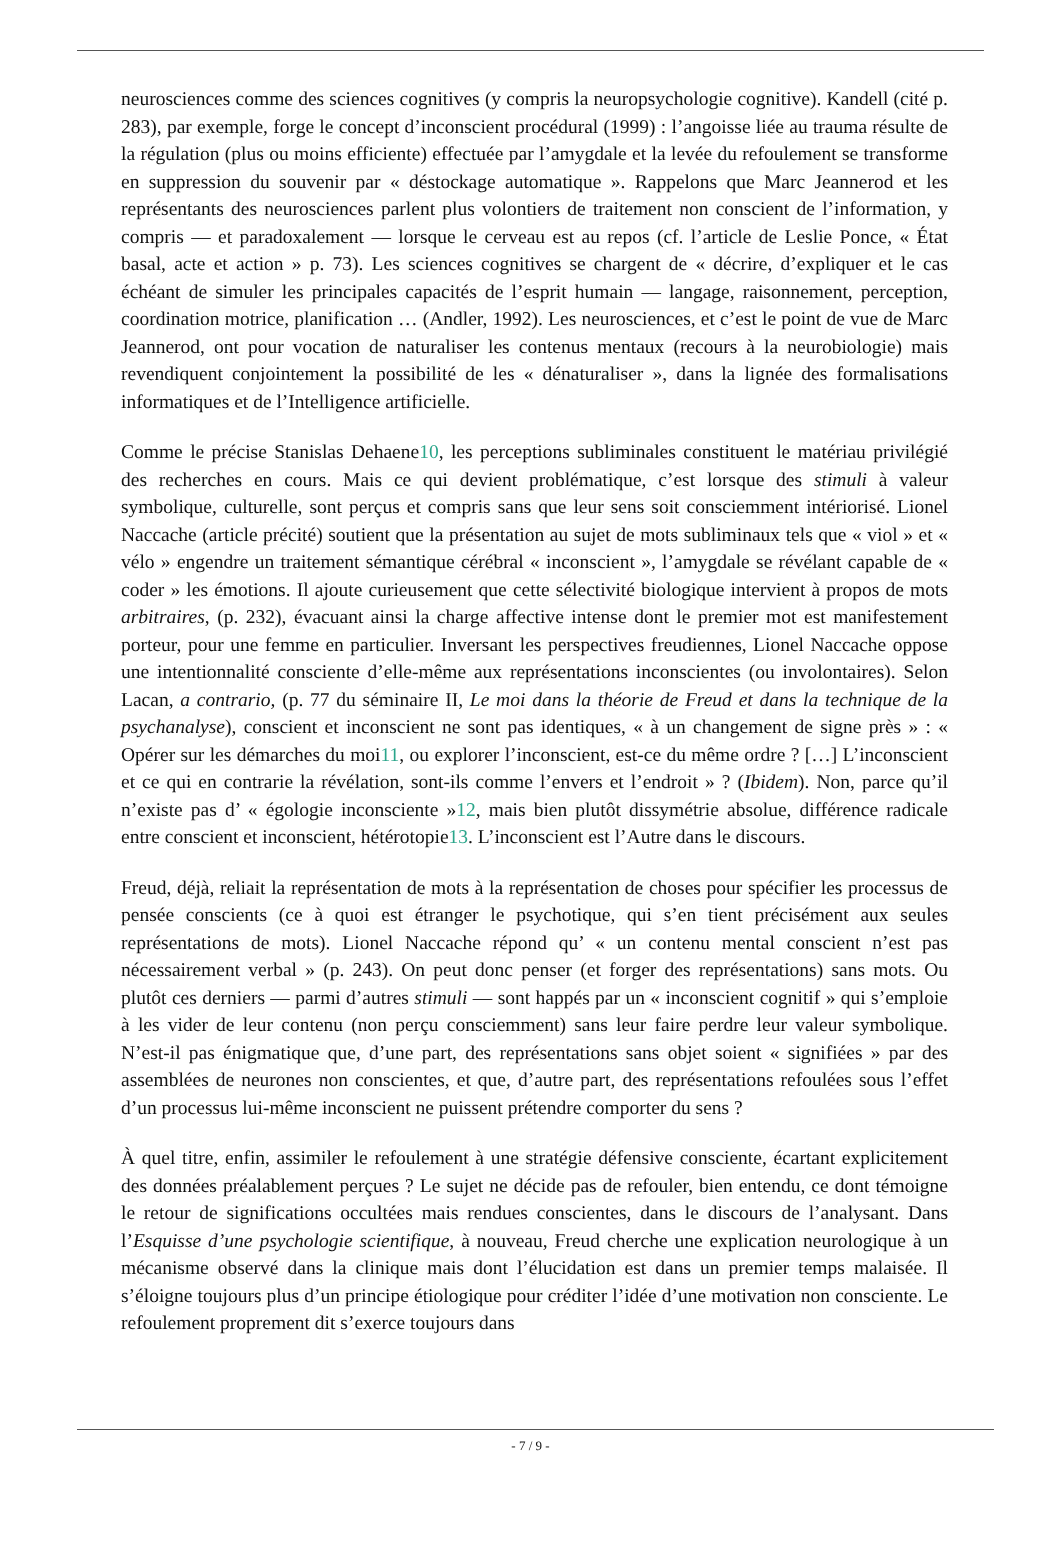neurosciences comme des sciences cognitives (y compris la neuropsychologie cognitive). Kandell (cité p. 283), par exemple, forge le concept d’inconscient procédural (1999) : l’angoisse liée au trauma résulte de la régulation (plus ou moins efficiente) effectuée par l’amygdale et la levée du refoulement se transforme en suppression du souvenir par « déstockage automatique ». Rappelons que Marc Jeannerod et les représentants des neurosciences parlent plus volontiers de traitement non conscient de l’information, y compris — et paradoxalement — lorsque le cerveau est au repos (cf. l’article de Leslie Ponce, « État basal, acte et action » p. 73). Les sciences cognitives se chargent de « décrire, d’expliquer et le cas échéant de simuler les principales capacités de l’esprit humain — langage, raisonnement, perception, coordination motrice, planification … (Andler, 1992). Les neurosciences, et c’est le point de vue de Marc Jeannerod, ont pour vocation de naturaliser les contenus mentaux (recours à la neurobiologie) mais revendiquent conjointement la possibilité de les « dénaturaliser », dans la lignée des formalisations informatiques et de l’Intelligence artificielle.
Comme le précise Stanislas Dehaene10, les perceptions subliminales constituent le matériau privilégié des recherches en cours. Mais ce qui devient problématique, c’est lorsque des stimuli à valeur symbolique, culturelle, sont perçus et compris sans que leur sens soit consciemment intériorisé. Lionel Naccache (article précité) soutient que la présentation au sujet de mots subliminaux tels que « viol » et « vélo » engendre un traitement sémantique cérébral « inconscient », l’amygdale se révélant capable de « coder » les émotions. Il ajoute curieusement que cette sélectivité biologique intervient à propos de mots arbitraires, (p. 232), évacuant ainsi la charge affective intense dont le premier mot est manifestement porteur, pour une femme en particulier. Inversant les perspectives freudiennes, Lionel Naccache oppose une intentionnalité consciente d’elle-même aux représentations inconscientes (ou involontaires). Selon Lacan, a contrario, (p. 77 du séminaire II, Le moi dans la théorie de Freud et dans la technique de la psychanalyse), conscient et inconscient ne sont pas identiques, « à un changement de signe près » : « Opérer sur les démarches du moi11, ou explorer l’inconscient, est-ce du même ordre ? […] L’inconscient et ce qui en contrarie la révélation, sont-ils comme l’envers et l’endroit » ? (Ibidem). Non, parce qu’il n’existe pas d’ « égologie inconsciente »12, mais bien plutôt dissymétrie absolue, différence radicale entre conscient et inconscient, hétérotopie13. L’inconscient est l’Autre dans le discours.
Freud, déjà, reliait la représentation de mots à la représentation de choses pour spécifier les processus de pensée conscients (ce à quoi est étranger le psychotique, qui s’en tient précisément aux seules représentations de mots). Lionel Naccache répond qu’ « un contenu mental conscient n’est pas nécessairement verbal » (p. 243). On peut donc penser (et forger des représentations) sans mots. Ou plutôt ces derniers — parmi d’autres stimuli — sont happés par un « inconscient cognitif » qui s’emploie à les vider de leur contenu (non perçu consciemment) sans leur faire perdre leur valeur symbolique. N’est-il pas énigmatique que, d’une part, des représentations sans objet soient « signifiées » par des assemblées de neurones non conscientes, et que, d’autre part, des représentations refoulées sous l’effet d’un processus lui-même inconscient ne puissent prétendre comporter du sens ?
À quel titre, enfin, assimiler le refoulement à une stratégie défensive consciente, écartant explicitement des données préalablement perçues ? Le sujet ne décide pas de refouler, bien entendu, ce dont témoigne le retour de significations occultées mais rendues conscientes, dans le discours de l’analysant. Dans l’Esquisse d’une psychologie scientifique, à nouveau, Freud cherche une explication neurologique à un mécanisme observé dans la clinique mais dont l’élucidation est dans un premier temps malaisée. Il s’éloigne toujours plus d’un principe étiologique pour créditer l’idée d’une motivation non consciente. Le refoulement proprement dit s’exerce toujours dans
- 7 / 9 -